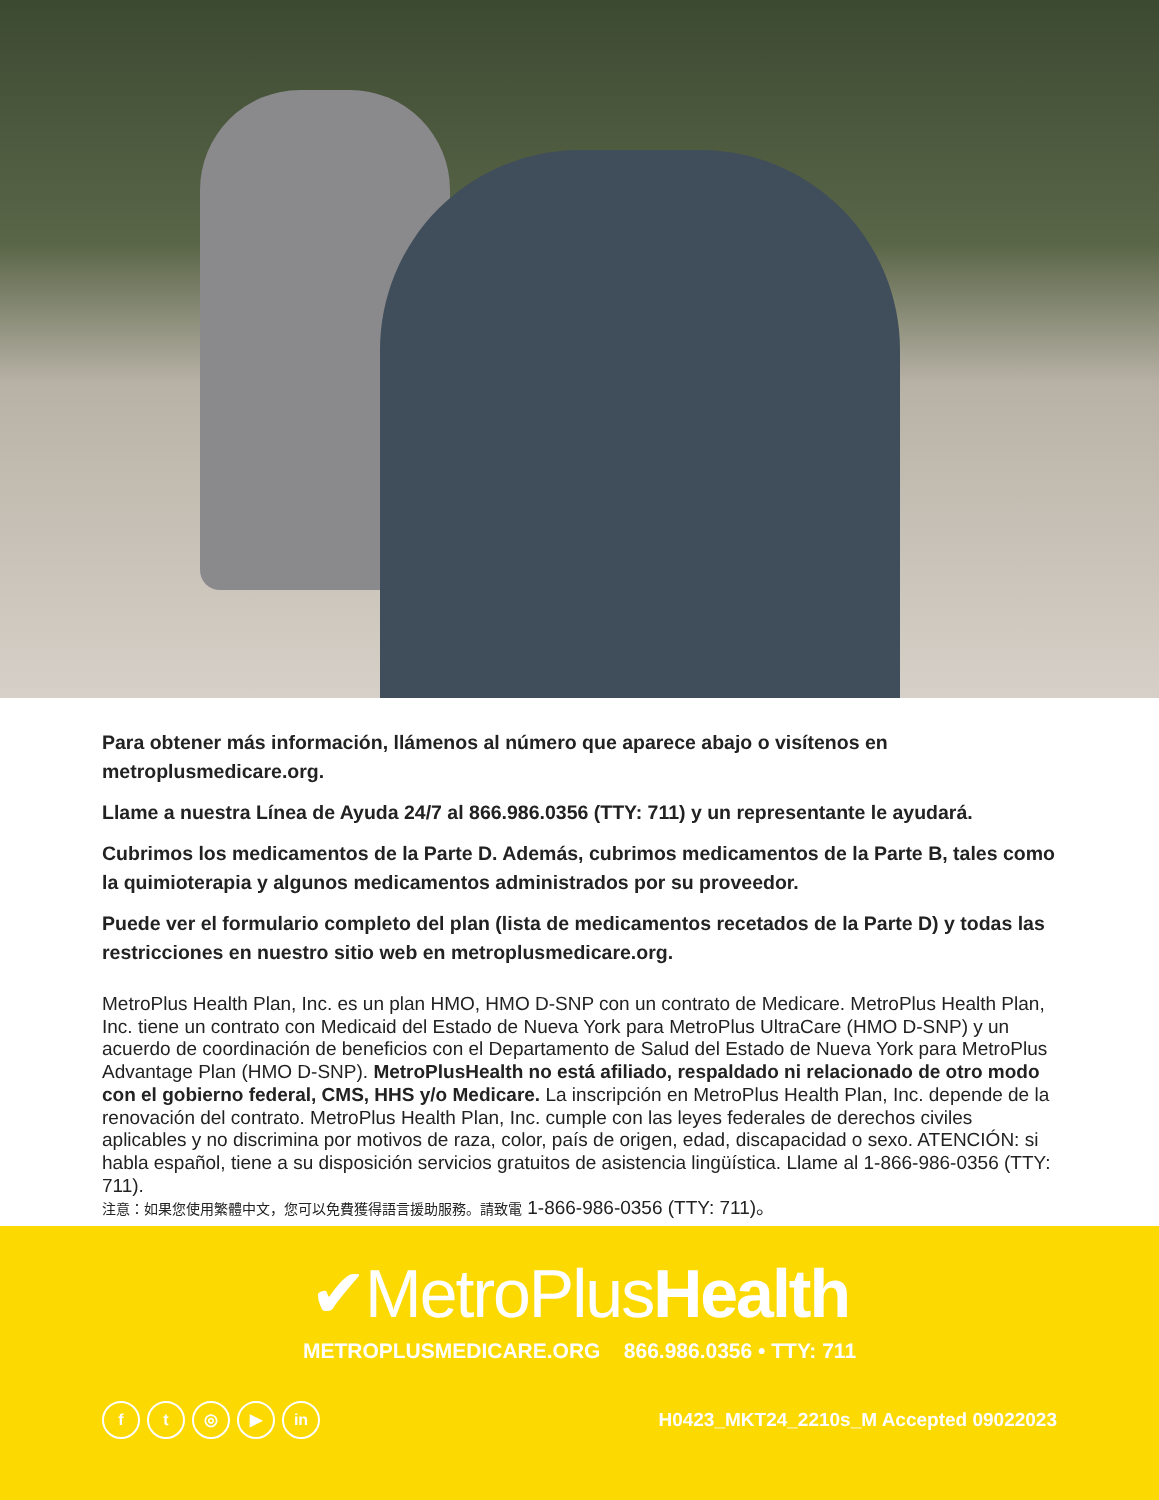Para obtener más información, llámenos al número que aparece abajo o visítenos en metroplusmedicare.org.
Llame a nuestra Línea de Ayuda 24/7 al 866.986.0356 (TTY: 711) y un representante le ayudará.
Cubrimos los medicamentos de la Parte D. Además, cubrimos medicamentos de la Parte B, tales como la quimioterapia y algunos medicamentos administrados por su proveedor.
Puede ver el formulario completo del plan (lista de medicamentos recetados de la Parte D) y todas las restricciones en nuestro sitio web en metroplusmedicare.org.
MetroPlus Health Plan, Inc. es un plan HMO, HMO D-SNP con un contrato de Medicare. MetroPlus Health Plan, Inc. tiene un contrato con Medicaid del Estado de Nueva York para MetroPlus UltraCare (HMO D-SNP) y un acuerdo de coordinación de beneficios con el Departamento de Salud del Estado de Nueva York para MetroPlus Advantage Plan (HMO D-SNP). MetroPlusHealth no está afiliado, respaldado ni relacionado de otro modo con el gobierno federal, CMS, HHS y/o Medicare. La inscripción en MetroPlus Health Plan, Inc. depende de la renovación del contrato. MetroPlus Health Plan, Inc. cumple con las leyes federales de derechos civiles aplicables y no discrimina por motivos de raza, color, país de origen, edad, discapacidad o sexo. ATENCIÓN: si habla español, tiene a su disposición servicios gratuitos de asistencia lingüística. Llame al 1-866-986-0356 (TTY: 711).
注意：如果您使用繁體中文，您可以免費獲得語言援助服務。請致電 1-866-986-0356 (TTY: 711)。
✔MetroPlusHealth
METROPLUSMEDICARE.ORG 866.986.0356 • TTY: 711
ft ◎ ▶ in
H0423_MKT24_2210s_M Accepted 09022023